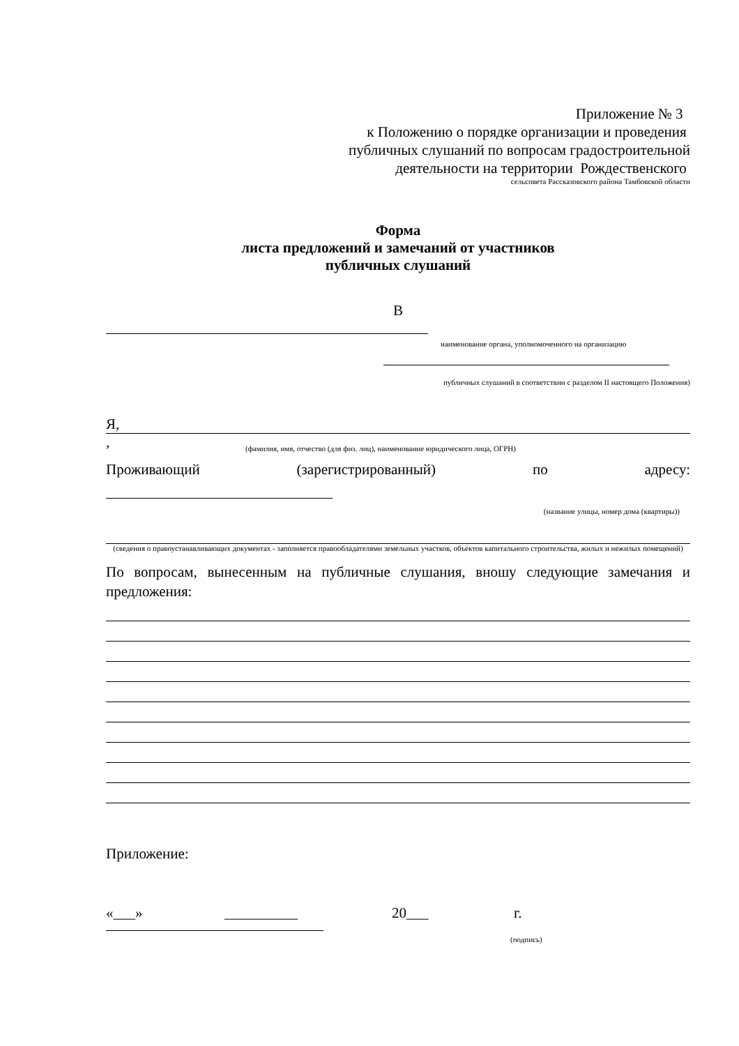Приложение № 3
к Положению о порядке организации и проведения
публичных слушаний по вопросам градостроительной
деятельности на территории Рождественского
сельсовета Рассказовского района Тамбовской области
Форма
листа предложений и замечаний от участников
публичных слушаний
В
наименование органа, уполномоченного на организацию
публичных слушаний в соответствии с разделом II настоящего Положения)
Я,
,
(фамилия, имя, отчество (для физ. лиц), наименование юридического лица, ОГРН)
Проживающий (зарегистрированный) по адресу:
(название улицы, номер дома (квартиры))
(сведения о правоустанавливающих документах - заполняется правообладателями земельных участков, объектов капитального строительства, жилых и нежилых помещений)
По вопросам, вынесенным на публичные слушания, вношу следующие замечания и предложения:
Приложение:
«___» __________ 20___ г.
(подпись)